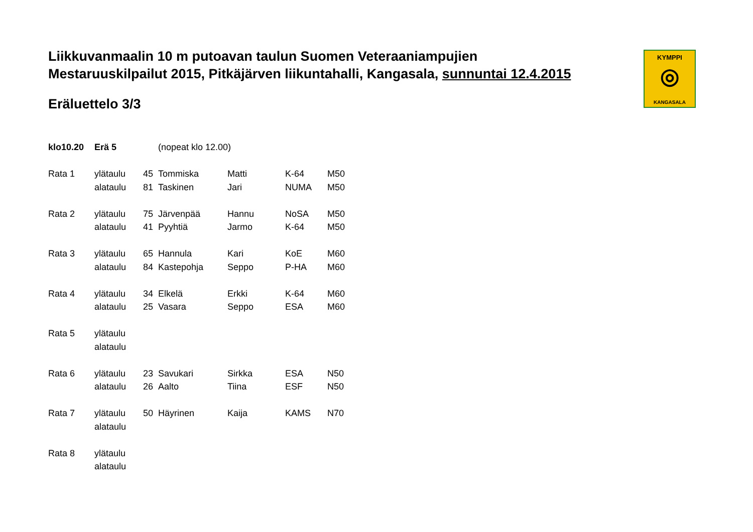KYMPPI
◎
KANGASALA
Liikkuvanmaalin 10 m putoavan taulun Suomen Veteraaniampujien
Mestaruuskilpailut 2015, Pitkäjärven liikuntahalli, Kangasala, sunnuntai 12.4.2015
Eräluettelo 3/3
| klo10.20 | Erä 5 | (nopeat klo 12.00) | | | | |
| Rata 1 | ylätaulu | 45 | Tommiska | Matti | K-64 | M50 |
| | alataulu | 81 | Taskinen | Jari | NUMA | M50 |
| Rata 2 | ylätaulu | 75 | Järvenpää | Hannu | NoSA | M50 |
| | alataulu | 41 | Pyyhtiä | Jarmo | K-64 | M50 |
| Rata 3 | ylätaulu | 65 | Hannula | Kari | KoE | M60 |
| | alataulu | 84 | Kastepohja | Seppo | P-HA | M60 |
| Rata 4 | ylätaulu | 34 | Elkelä | Erkki | K-64 | M60 |
| | alataulu | 25 | Vasara | Seppo | ESA | M60 |
| Rata 5 | ylätaulu | | | | | |
| | alataulu | | | | | |
| Rata 6 | ylätaulu | 23 | Savukari | Sirkka | ESA | N50 |
| | alataulu | 26 | Aalto | Tiina | ESF | N50 |
| Rata 7 | ylätaulu | 50 | Häyrinen | Kaija | KAMS | N70 |
| | alataulu | | | | | |
| Rata 8 | ylätaulu | | | | | |
| | alataulu | | | | | |